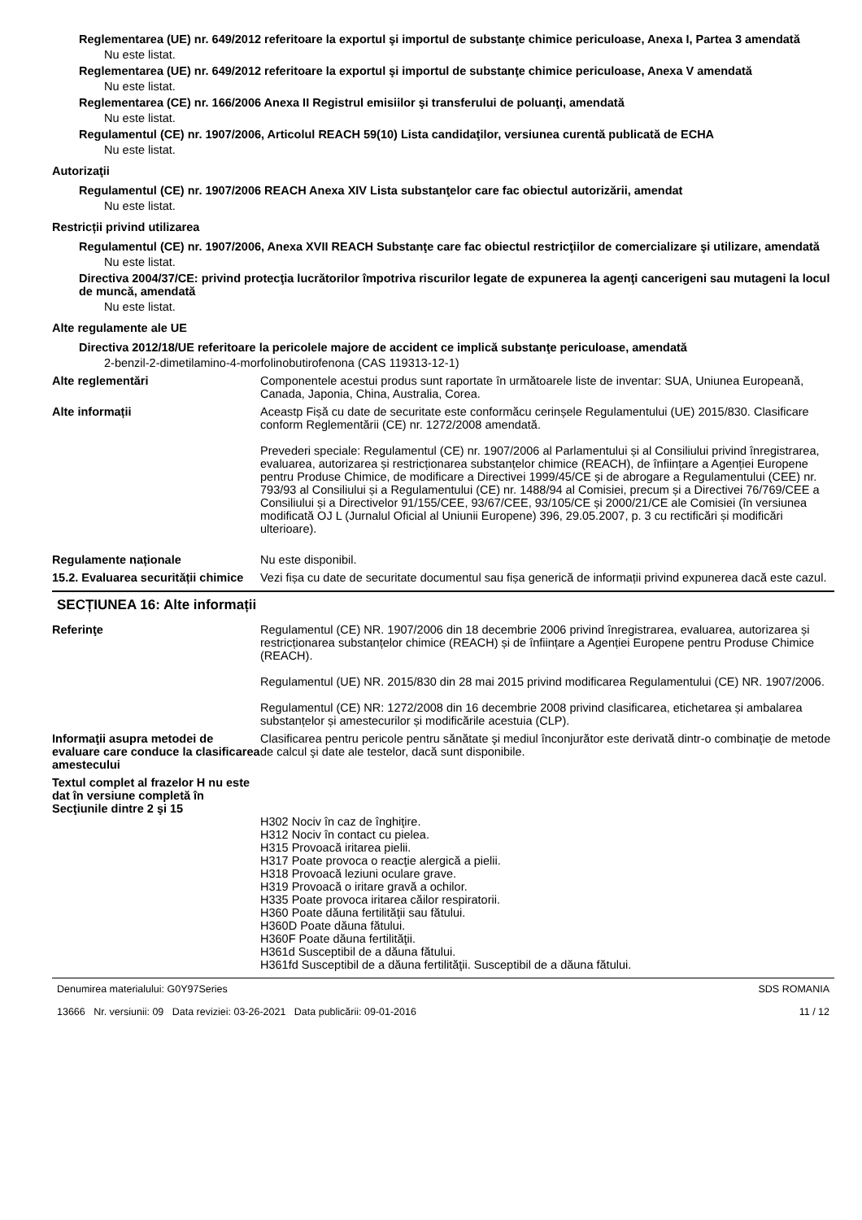Reglementarea (UE) nr. 649/2012 referitoare la exportul şi importul de substanţe chimice periculoase, Anexa I, Partea 3 amendată
Nu este listat.
Reglementarea (UE) nr. 649/2012 referitoare la exportul şi importul de substanţe chimice periculoase, Anexa V amendată
Nu este listat.
Reglementarea (CE) nr. 166/2006 Anexa II Registrul emisiilor şi transferului de poluanţi, amendată
Nu este listat.
Regulamentul (CE) nr. 1907/2006, Articolul REACH 59(10) Lista candidaţilor, versiunea curentă publicată de ECHA
Nu este listat.
Autorizaţii
Regulamentul (CE) nr. 1907/2006 REACH Anexa XIV Lista substanţelor care fac obiectul autorizării, amendat
Nu este listat.
Restricții privind utilizarea
Regulamentul (CE) nr. 1907/2006, Anexa XVII REACH Substanţe care fac obiectul restricţiilor de comercializare şi utilizare, amendată
Nu este listat.
Directiva 2004/37/CE: privind protecţia lucrătorilor împotriva riscurilor legate de expunerea la agenţi cancerigeni sau mutageni la locul de muncă, amendată
Nu este listat.
Alte regulamente ale UE
Directiva 2012/18/UE referitoare la pericolele majore de accident ce implică substanţe periculoase, amendată
2-benzil-2-dimetilamino-4-morfolinobutirofenona (CAS 119313-12-1)
Alte reglementări Componentele acestui produs sunt raportate în următoarele liste de inventar: SUA, Uniunea Europeană, Canada, Japonia, China, Australia, Corea.
Alte informații Aceastp Fișă cu date de securitate este conformăcu cerinșele Regulamentului (UE) 2015/830. Clasificare conform Reglementării (CE) nr. 1272/2008 amendată.
Prevederi speciale: Regulamentul (CE) nr. 1907/2006 al Parlamentului și al Consiliului privind înregistrarea, evaluarea, autorizarea și restricționarea substanțelor chimice (REACH), de înființare a Agenției Europene pentru Produse Chimice, de modificare a Directivei 1999/45/CE și de abrogare a Regulamentului (CEE) nr. 793/93 al Consiliului și a Regulamentului (CE) nr. 1488/94 al Comisiei, precum și a Directivei 76/769/CEE a Consiliului și a Directivelor 91/155/CEE, 93/67/CEE, 93/105/CE și 2000/21/CE ale Comisiei (în versiunea modificată OJ L (Jurnalul Oficial al Uniunii Europene) 396, 29.05.2007, p. 3 cu rectificări și modificări ulterioare).
Regulamente naționale Nu este disponibil.
15.2. Evaluarea securității chimice
Vezi fișa cu date de securitate documentul sau fișa generică de informații privind expunerea dacă este cazul.
SECȚIUNEA 16: Alte informații
Referinţe Regulamentul (CE) NR. 1907/2006 din 18 decembrie 2006 privind înregistrarea, evaluarea, autorizarea și restricționarea substanțelor chimice (REACH) și de înființare a Agenției Europene pentru Produse Chimice (REACH).
Regulamentul (UE) NR. 2015/830 din 28 mai 2015 privind modificarea Regulamentului (CE) NR. 1907/2006.
Regulamentul (CE) NR: 1272/2008 din 16 decembrie 2008 privind clasificarea, etichetarea și ambalarea substanțelor și amestecurilor și modificările acestuia (CLP).
Informaţii asupra metodei de evaluare care conduce la clasificarea amestecului
Clasificarea pentru pericole pentru sănătate şi mediul înconjurător este derivată dintr-o combinaţie de metode de calcul şi date ale testelor, dacă sunt disponibile.
Textul complet al frazelor H nu este dat în versiune completă în Secţiunile dintre 2 şi 15
H302 Nociv în caz de înghiţire.
H312 Nociv în contact cu pielea.
H315 Provoacă iritarea pielii.
H317 Poate provoca o reacţie alergică a pielii.
H318 Provoacă leziuni oculare grave.
H319 Provoacă o iritare gravă a ochilor.
H335 Poate provoca iritarea căilor respiratorii.
H360 Poate dăuna fertilităţii sau fătului.
H360D Poate dăuna fătului.
H360F Poate dăuna fertilităţii.
H361d Susceptibil de a dăuna fătului.
H361fd Susceptibil de a dăuna fertilităţii. Susceptibil de a dăuna fătului.
Denumirea materialului: G0Y97Series
13666 Nr. versiunii: 09 Data reviziei: 03-26-2021 Data publicării: 09-01-2016
SDS ROMANIA
11 / 12